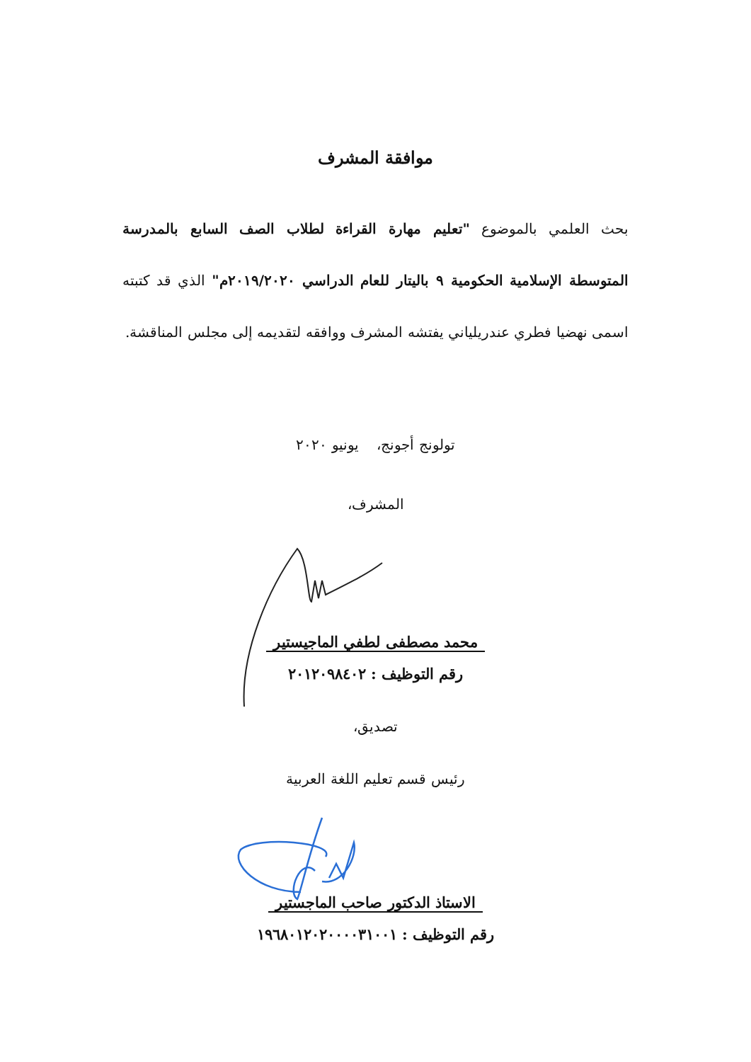موافقة المشرف
بحث العلمي بالموضوع "تعليم مهارة القراءة لطلاب الصف السابع بالمدرسة المتوسطة الإسلامية الحكومية ٩ باليتار للعام الدراسي ٢٠١٩/٢٠٢٠م" الذي قد كتبته اسمى نهضيا فطري عندريلياني يفتشه المشرف ووافقه لتقديمه إلى مجلس المناقشة.
تولونج أجونج، يونيو ٢٠٢٠
المشرف،
محمد مصطفى لطفي الماجيستير
رقم التوظيف : ٢٠١٢٠٩٨٤٠٢
تصديق،
رئيس قسم تعليم اللغة العربية
الاستاذ الدكتور صاحب الماجستير
رقم التوظيف : ١٩٦٨٠١٢٠٢٠٠٠٠٣١٠٠١